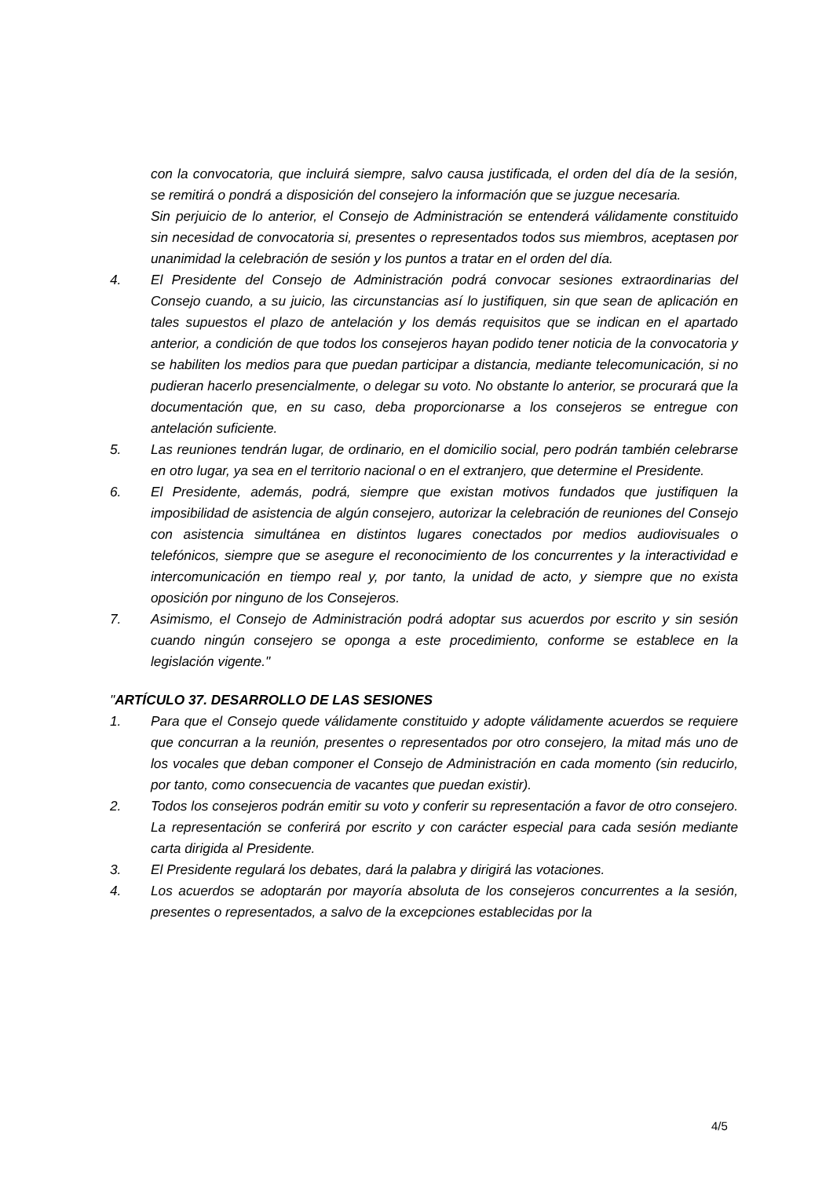con la convocatoria, que incluirá siempre, salvo causa justificada, el orden del día de la sesión, se remitirá o pondrá a disposición del consejero la información que se juzgue necesaria.
Sin perjuicio de lo anterior, el Consejo de Administración se entenderá válidamente constituido sin necesidad de convocatoria si, presentes o representados todos sus miembros, aceptasen por unanimidad la celebración de sesión y los puntos a tratar en el orden del día.
4. El Presidente del Consejo de Administración podrá convocar sesiones extraordinarias del Consejo cuando, a su juicio, las circunstancias así lo justifiquen, sin que sean de aplicación en tales supuestos el plazo de antelación y los demás requisitos que se indican en el apartado anterior, a condición de que todos los consejeros hayan podido tener noticia de la convocatoria y se habiliten los medios para que puedan participar a distancia, mediante telecomunicación, si no pudieran hacerlo presencialmente, o delegar su voto. No obstante lo anterior, se procurará que la documentación que, en su caso, deba proporcionarse a los consejeros se entregue con antelación suficiente.
5. Las reuniones tendrán lugar, de ordinario, en el domicilio social, pero podrán también celebrarse en otro lugar, ya sea en el territorio nacional o en el extranjero, que determine el Presidente.
6. El Presidente, además, podrá, siempre que existan motivos fundados que justifiquen la imposibilidad de asistencia de algún consejero, autorizar la celebración de reuniones del Consejo con asistencia simultánea en distintos lugares conectados por medios audiovisuales o telefónicos, siempre que se asegure el reconocimiento de los concurrentes y la interactividad e intercomunicación en tiempo real y, por tanto, la unidad de acto, y siempre que no exista oposición por ninguno de los Consejeros.
7. Asimismo, el Consejo de Administración podrá adoptar sus acuerdos por escrito y sin sesión cuando ningún consejero se oponga a este procedimiento, conforme se establece en la legislación vigente."
"ARTÍCULO 37. DESARROLLO DE LAS SESIONES
1. Para que el Consejo quede válidamente constituido y adopte válidamente acuerdos se requiere que concurran a la reunión, presentes o representados por otro consejero, la mitad más uno de los vocales que deban componer el Consejo de Administración en cada momento (sin reducirlo, por tanto, como consecuencia de vacantes que puedan existir).
2. Todos los consejeros podrán emitir su voto y conferir su representación a favor de otro consejero. La representación se conferirá por escrito y con carácter especial para cada sesión mediante carta dirigida al Presidente.
3. El Presidente regulará los debates, dará la palabra y dirigirá las votaciones.
4. Los acuerdos se adoptarán por mayoría absoluta de los consejeros concurrentes a la sesión, presentes o representados, a salvo de la excepciones establecidas por la
4/5